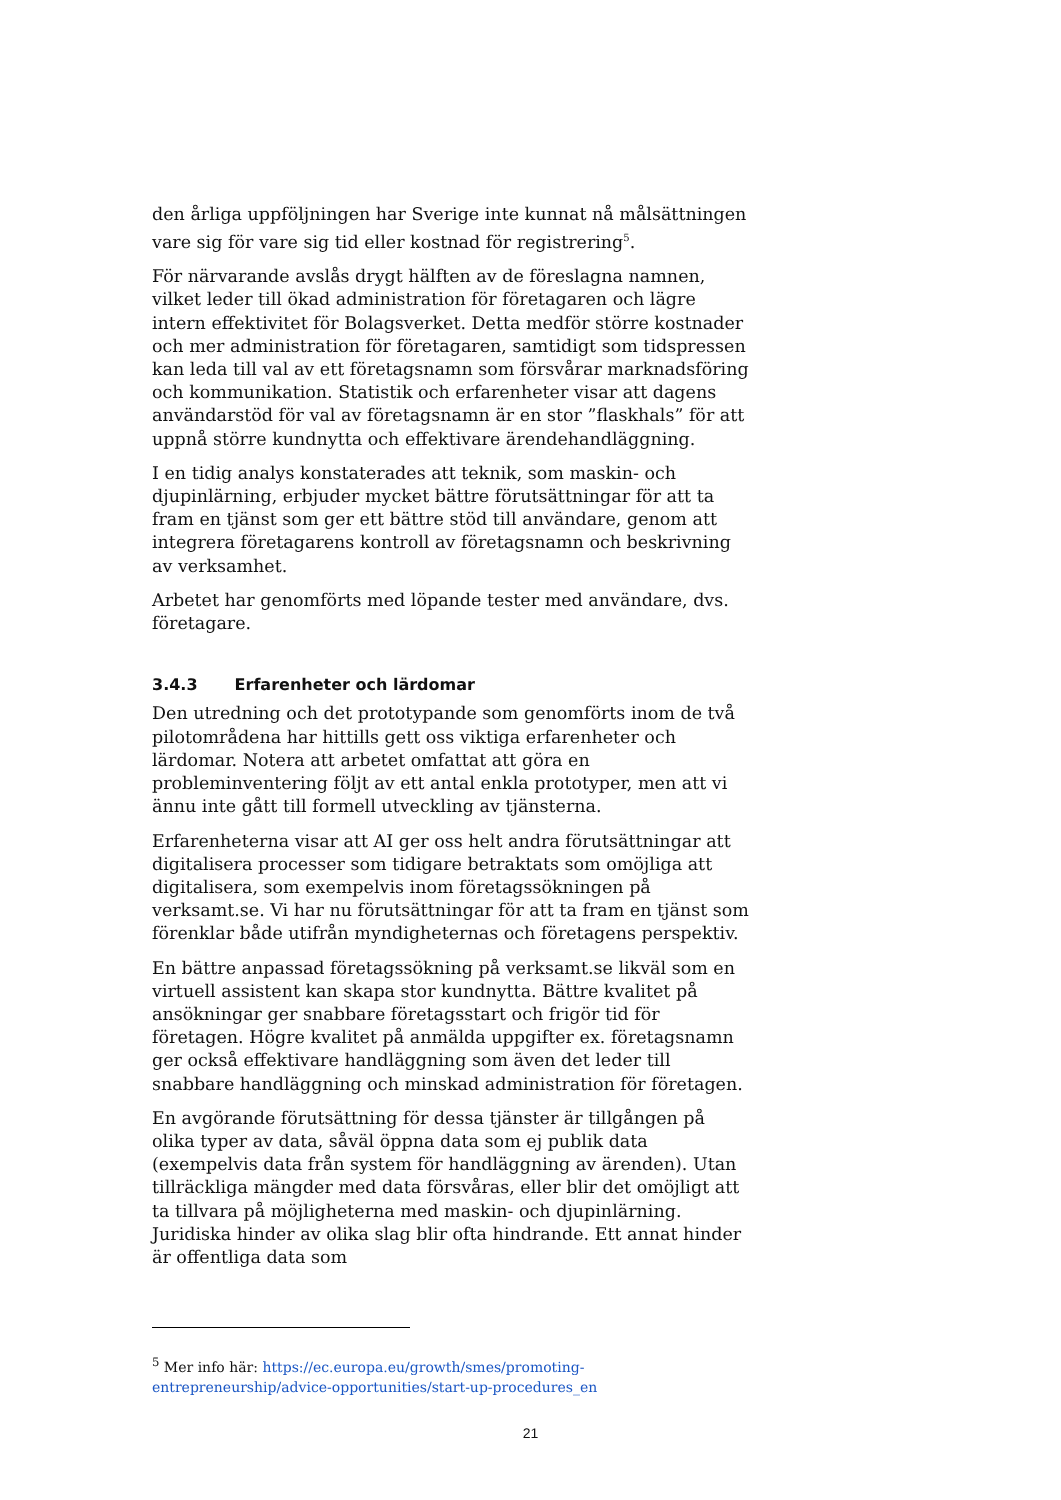den årliga uppföljningen har Sverige inte kunnat nå målsättningen vare sig för vare sig tid eller kostnad för registrering<sup>5</sup>.
För närvarande avslås drygt hälften av de föreslagna namnen, vilket leder till ökad administration för företagaren och lägre intern effektivitet för Bolagsverket. Detta medför större kostnader och mer administration för företagaren, samtidigt som tidspressen kan leda till val av ett företagsnamn som försvårar marknadsföring och kommunikation. Statistik och erfarenheter visar att dagens användarstöd för val av företagsnamn är en stor ”flaskhals” för att uppnå större kundnytta och effektivare ärendehandläggning.
I en tidig analys konstaterades att teknik, som maskin- och djupinlärning, erbjuder mycket bättre förutsättningar för att ta fram en tjänst som ger ett bättre stöd till användare, genom att integrera företagarens kontroll av företagsnamn och beskrivning av verksamhet.
Arbetet har genomförts med löpande tester med användare, dvs. företagare.
3.4.3 Erfarenheter och lärdomar
Den utredning och det prototypande som genomförts inom de två pilotområdena har hittills gett oss viktiga erfarenheter och lärdomar. Notera att arbetet omfattat att göra en probleminventering följt av ett antal enkla prototyper, men att vi ännu inte gått till formell utveckling av tjänsterna.
Erfarenheterna visar att AI ger oss helt andra förutsättningar att digitalisera processer som tidigare betraktats som omöjliga att digitalisera, som exempelvis inom företagssökningen på verksamt.se. Vi har nu förutsättningar för att ta fram en tjänst som förenklar både utifrån myndigheternas och företagens perspektiv.
En bättre anpassad företagssökning på verksamt.se likväl som en virtuell assistent kan skapa stor kundnytta. Bättre kvalitet på ansökningar ger snabbare företagsstart och frigör tid för företagen. Högre kvalitet på anmälda uppgifter ex. företagsnamn ger också effektivare handläggning som även det leder till snabbare handläggning och minskad administration för företagen.
En avgörande förutsättning för dessa tjänster är tillgången på olika typer av data, såväl öppna data som ej publik data (exempelvis data från system för handläggning av ärenden). Utan tillräckliga mängder med data försvåras, eller blir det omöjligt att ta tillvara på möjligheterna med maskin- och djupinlärning. Juridiska hinder av olika slag blir ofta hindrande. Ett annat hinder är offentliga data som
<sup>5</sup> Mer info här: https://ec.europa.eu/growth/smes/promoting-entrepreneurship/advice-opportunities/start-up-procedures_en
21